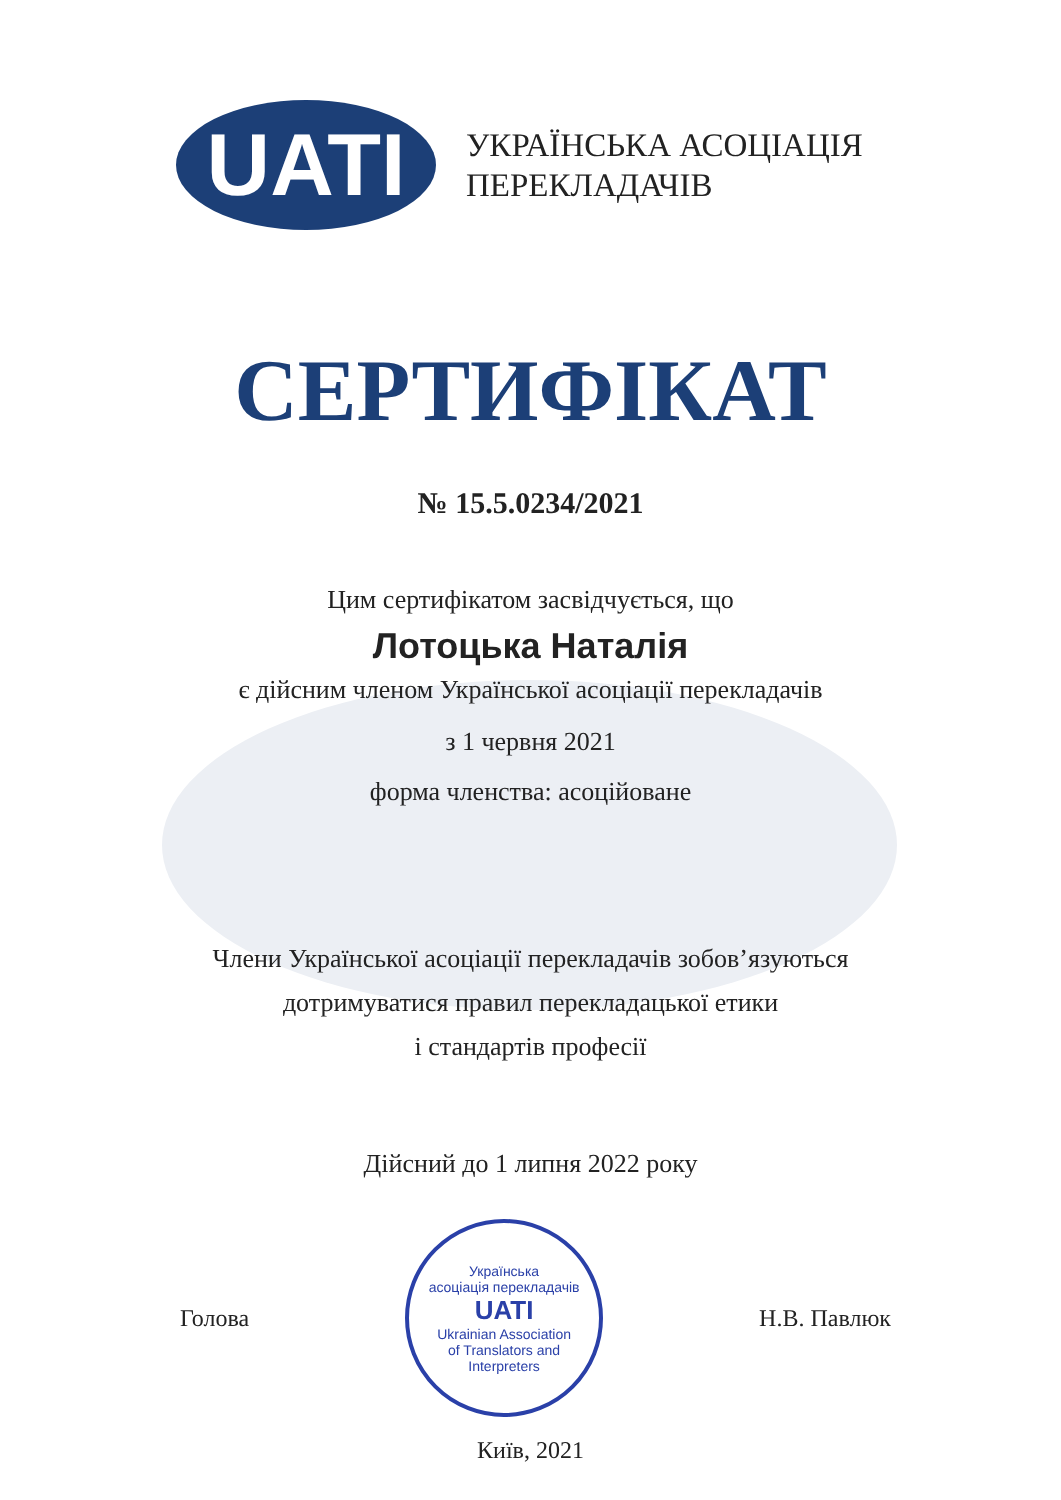UATI
УКРАЇНСЬКА АСОЦІАЦІЯ
ПЕРЕКЛАДАЧІВ
СЕРТИФІКАТ
№ 15.5.0234/2021
Цим сертифікатом засвідчується, що
Лотоцька Наталія
є дійсним членом Української асоціації перекладачів
з 1 червня 2021
форма членства: асоційоване
Члени Української асоціації перекладачів зобов’язуються
дотримуватися правил перекладацької етики
і стандартів професії
Дійсний до 1 липня 2022 року
Голова
Українська
асоціація перекладачів
UATI
Ukrainian Association
of Translators and
Interpreters
Н.В. Павлюк
Київ, 2021